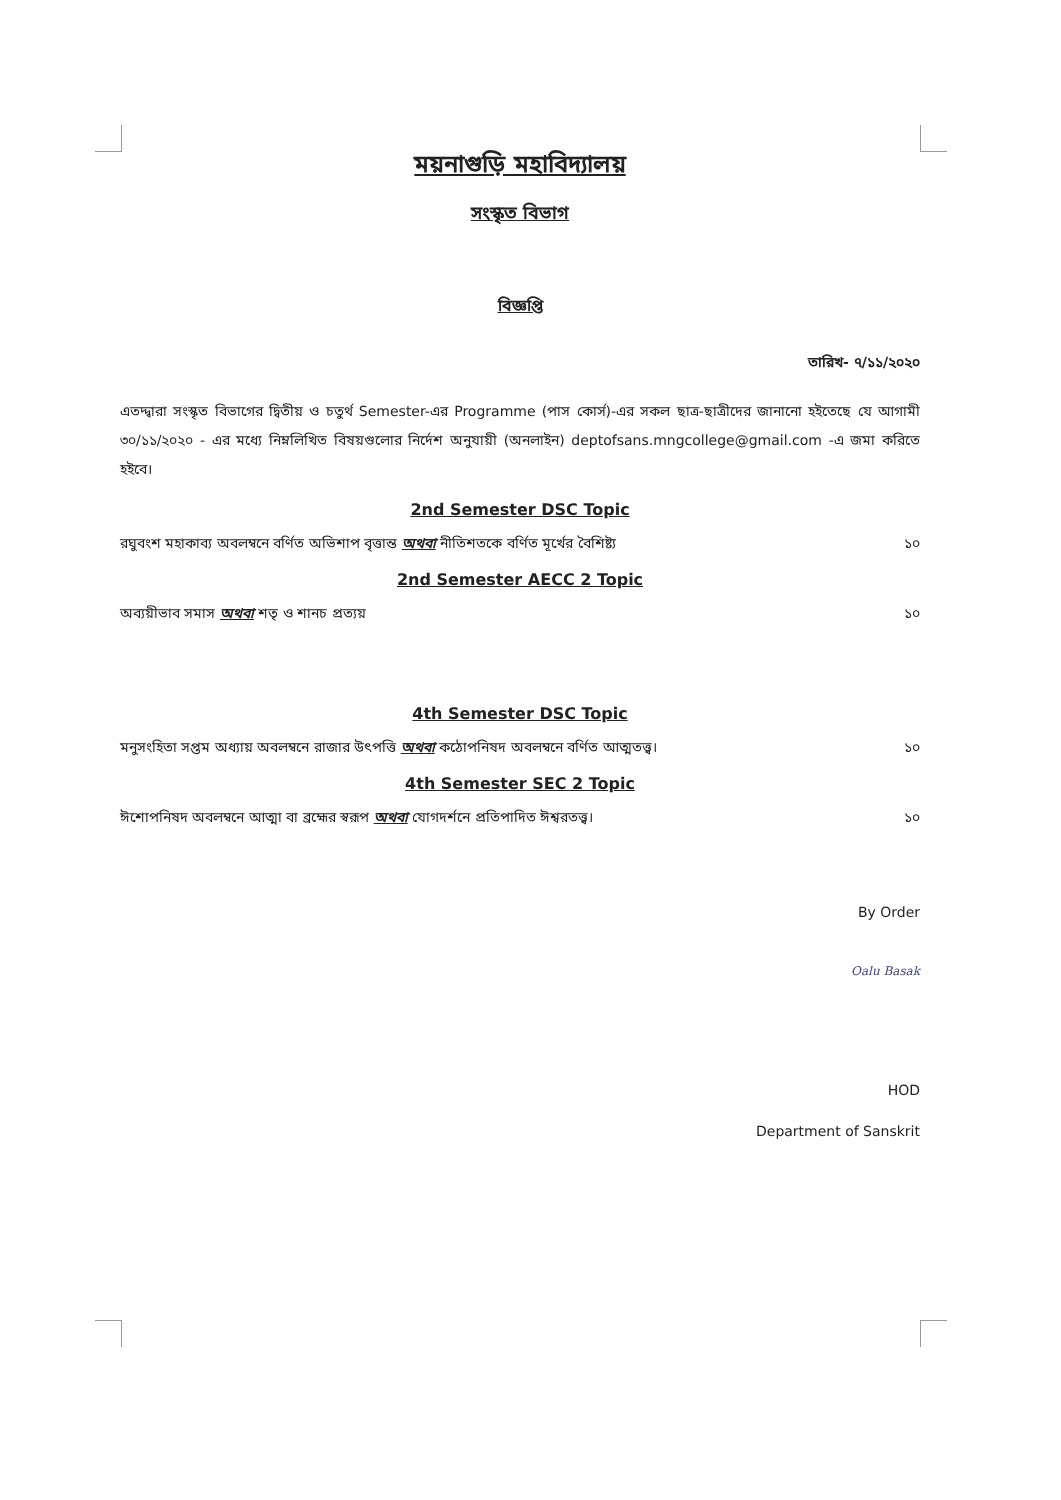ময়নাগুড়ি মহাবিদ্যালয়
সংস্কৃত বিভাগ
বিজ্ঞপ্তি
তারিখ- ৭/১১/২০২০
এতদ্দ্বারা সংস্কৃত বিভাগের দ্বিতীয় ও চতুর্থ Semester-এর Programme (পাস কোর্স)-এর সকল ছাত্র-ছাত্রীদের জানানো হইতেছে যে আগামী ৩০/১১/২০২০ - এর মধ্যে নিম্নলিখিত বিষয়গুলোর নির্দেশ অনুযায়ী (অনলাইন) deptofsans.mngcollege@gmail.com -এ জমা করিতে হইবে।
2nd Semester DSC Topic
রঘুবংশ মহাকাব্য অবলম্বনে বর্ণিত অভিশাপ বৃত্তান্ত অথবা নীতিশতকে বর্ণিত মূর্খের বৈশিষ্ট্য ১০
2nd Semester AECC 2 Topic
অব্যয়ীভাব সমাস অথবা শতৃ ও শানচ প্রত্যয় ১০
4th Semester DSC Topic
মনুসংহিতা সপ্তম অধ্যায় অবলম্বনে রাজার উৎপত্তি অথবা কঠোপনিষদ অবলম্বনে বর্ণিত আত্মতত্ত্ব। ১০
4th Semester SEC 2 Topic
ঈশোপনিষদ অবলম্বনে আত্মা বা ব্রহ্মের স্বরূপ অথবা যোগদর্শনে প্রতিপাদিত ঈশ্বরতত্ত্ব। ১০
By Order
Oalu Basak
HOD
Department of Sanskrit